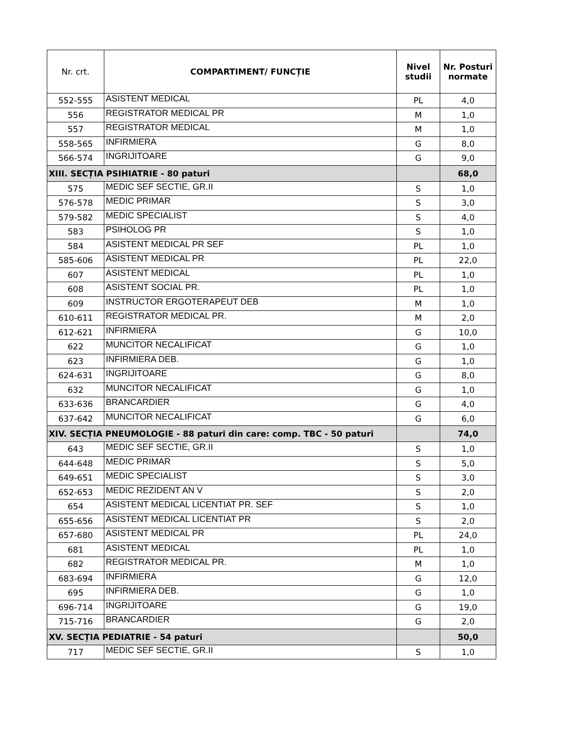| Nr. crt. | COMPARTIMENT/ FUNCȚIE | Nivel studii | Nr. Posturi normate |
| --- | --- | --- | --- |
| 552-555 | ASISTENT MEDICAL | PL | 4,0 |
| 556 | REGISTRATOR MEDICAL PR | M | 1,0 |
| 557 | REGISTRATOR MEDICAL | M | 1,0 |
| 558-565 | INFIRMIERA | G | 8,0 |
| 566-574 | INGRIJITOARE | G | 9,0 |
| XIII. SECȚIA PSIHIATRIE - 80 paturi | | | 68,0 |
| 575 | MEDIC SEF SECTIE, GR.II | S | 1,0 |
| 576-578 | MEDIC PRIMAR | S | 3,0 |
| 579-582 | MEDIC SPECIALIST | S | 4,0 |
| 583 | PSIHOLOG PR | S | 1,0 |
| 584 | ASISTENT MEDICAL PR SEF | PL | 1,0 |
| 585-606 | ASISTENT MEDICAL PR | PL | 22,0 |
| 607 | ASISTENT MEDICAL | PL | 1,0 |
| 608 | ASISTENT SOCIAL PR. | PL | 1,0 |
| 609 | INSTRUCTOR ERGOTERAPEUT DEB | M | 1,0 |
| 610-611 | REGISTRATOR MEDICAL PR. | M | 2,0 |
| 612-621 | INFIRMIERA | G | 10,0 |
| 622 | MUNCITOR NECALIFICAT | G | 1,0 |
| 623 | INFIRMIERA DEB. | G | 1,0 |
| 624-631 | INGRIJITOARE | G | 8,0 |
| 632 | MUNCITOR NECALIFICAT | G | 1,0 |
| 633-636 | BRANCARDIER | G | 4,0 |
| 637-642 | MUNCITOR NECALIFICAT | G | 6,0 |
| XIV. SECȚIA PNEUMOLOGIE - 88 paturi din care: comp. TBC - 50 paturi | | | 74,0 |
| 643 | MEDIC SEF SECTIE, GR.II | S | 1,0 |
| 644-648 | MEDIC PRIMAR | S | 5,0 |
| 649-651 | MEDIC SPECIALIST | S | 3,0 |
| 652-653 | MEDIC REZIDENT AN V | S | 2,0 |
| 654 | ASISTENT MEDICAL LICENTIAT PR. SEF | S | 1,0 |
| 655-656 | ASISTENT MEDICAL LICENTIAT PR | S | 2,0 |
| 657-680 | ASISTENT MEDICAL PR | PL | 24,0 |
| 681 | ASISTENT MEDICAL | PL | 1,0 |
| 682 | REGISTRATOR MEDICAL PR. | M | 1,0 |
| 683-694 | INFIRMIERA | G | 12,0 |
| 695 | INFIRMIERA DEB. | G | 1,0 |
| 696-714 | INGRIJITOARE | G | 19,0 |
| 715-716 | BRANCARDIER | G | 2,0 |
| XV. SECȚIA PEDIATRIE - 54 paturi | | | 50,0 |
| 717 | MEDIC SEF SECTIE, GR.II | S | 1,0 |